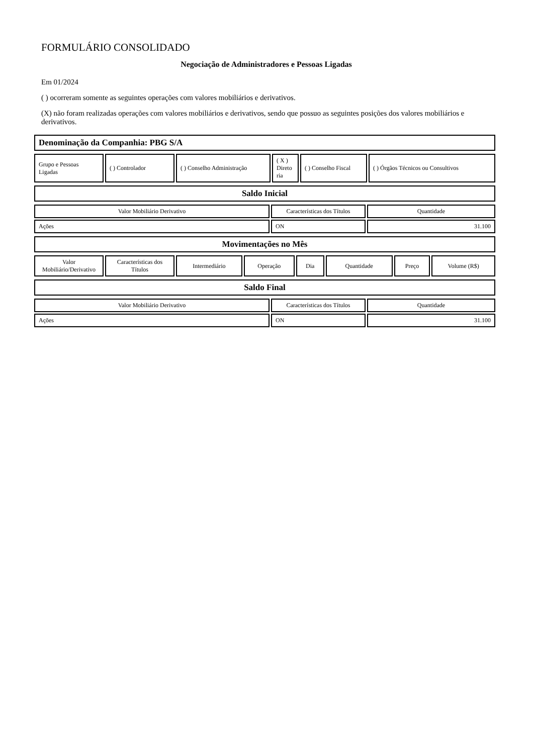FORMULÁRIO CONSOLIDADO
Negociação de Administradores e Pessoas Ligadas
Em 01/2024
( ) ocorreram somente as seguintes operações com valores mobiliários e derivativos.
(X) não foram realizadas operações com valores mobiliários e derivativos, sendo que possuo as seguintes posições dos valores mobiliários e derivativos.
| Denominação da Companhia: PBG S/A |
| Grupo e Pessoas Ligadas | ( ) Controlador | ( ) Conselho Administração | ( X ) Direto ria | ( ) Conselho Fiscal | ( ) Órgãos Técnicos ou Consultivos |
| Saldo Inicial |
| Valor Mobiliário Derivativo | Características dos Títulos | Quantidade |
| Ações | ON | 31.100 |
| Movimentações no Mês |
| Valor Mobiliário/Derivativo | Características dos Títulos | Intermediário | Operação | Dia | Quantidade | Preço | Volume (R$) |
| Saldo Final |
| Valor Mobiliário Derivativo | Características dos Títulos | Quantidade |
| Ações | ON | 31.100 |